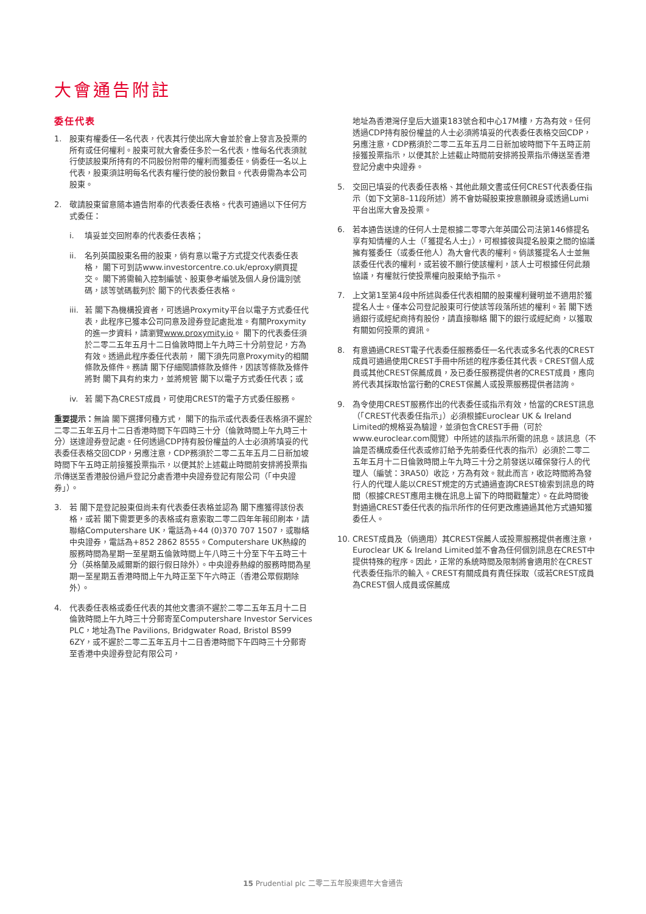大會通告附註
委任代表
1. 股東有權委任一名代表，代表其行使出席大會並於會上發言及投票的所有或任何權利。股東可就大會委任多於一名代表，惟每名代表須就行使該股東所持有的不同股份附帶的權利而獲委任。倘委任一名以上代表，股東須註明每名代表有權行使的股份數目。代表毋需為本公司股東。
2. 敬請股東留意隨本通告附奉的代表委任表格。代表可通過以下任何方式委任：
i. 填妥並交回附奉的代表委任表格；
ii. 名列英國股東名冊的股東，倘有意以電子方式提交代表委任表格， 閣下可到訪www.investorcentre.co.uk/eproxy網頁提交。 閣下將需輸入控制編號、股東參考編號及個人身份識別號碼，該等號碼載列於 閣下的代表委任表格。
iii.
若 閣下為機構投資者，可透過Proxymity平台以電子方式委任代表，此程序已獲本公司同意及證券登記處批准。有關Proxymity的進一步資料，請瀏覽www.proxymity.io。 閣下的代表委任須於二零二五年五月十二日倫敦時間上午九時三十分前登記，方為有效。透過此程序委任代表前， 閣下須先同意Proxymity的相關條款及條件。務請 閣下仔細閱讀條款及條件，因該等條款及條件將對 閣下具有約束力，並將規管 閣下以電子方式委任代表；或
iv. 若 閣下為CREST成員，可使用CREST的電子方式委任服務。
重要提示：無論 閣下選擇何種方式， 閣下的指示或代表委任表格須不遲於二零二五年五月十二日香港時間下午四時三十分（倫敦時間上午九時三十分）送達證券登記處。任何透過CDP持有股份權益的人士必須將填妥的代表委任表格交回CDP，另應注意，CDP務須於二零二五年五月二日新加坡時間下午五時正前接獲投票指示，以便其於上述截止時間前安排將投票指示傳送至香港股份過戶登記分處香港中央證券登記有限公司（「中央證券」）。
3. 若 閣下是登記股東但尚未有代表委任表格並認為 閣下應獲得該份表格，或若 閣下需要更多的表格或有意索取二零二四年年報印刷本，請聯絡Computershare UK，電話為+44 (0)370 707 1507，或聯絡中央證券，電話為+852 2862 8555。Computershare UK熱線的服務時間為星期一至星期五倫敦時間上午八時三十分至下午五時三十分（英格蘭及威爾斯的銀行假日除外）。中央證券熱線的服務時間為星期一至星期五香港時間上午九時正至下午六時正（香港公眾假期除外）。
4. 代表委任表格或委任代表的其他文書須不遲於二零二五年五月十二日倫敦時間上午九時三十分郵寄至Computershare Investor Services PLC，地址為The Pavilions, Bridgwater Road, Bristol BS99 6ZY，或不遲於二零二五年五月十二日香港時間下午四時三十分郵寄至香港中央證券登記有限公司，
地址為香港灣仔皇后大道東183號合和中心17M樓，方為有效。任何透過CDP持有股份權益的人士必須將填妥的代表委任表格交回CDP，另應注意，CDP務須於二零二五年五月二日新加坡時間下午五時正前接獲投票指示，以便其於上述截止時間前安排將投票指示傳送至香港登記分處中央證券。
5. 交回已填妥的代表委任表格、其他此類文書或任何CREST代表委任指示（如下文第8–11段所述）將不會妨礙股東按意願親身或透過Lumi平台出席大會及投票。
6. 若本通告送達的任何人士是根據二零零六年英國公司法第146條提名享有知情權的人士（「獲提名人士」），可根據彼與提名股東之間的協議擁有獲委任（或委任他人）為大會代表的權利。倘該獲提名人士並無該委任代表的權利，或若彼不願行使該權利，該人士可根據任何此類協議，有權就行使投票權向股東給予指示。
7. 上文第1至第4段中所述與委任代表相關的股東權利聲明並不適用於獲提名人士。僅本公司登記股東可行使該等段落所述的權利。若 閣下透過銀行或經紀商持有股份，請直接聯絡 閣下的銀行或經紀商，以獲取有關如何投票的資訊。
8. 有意通過CREST電子代表委任服務委任一名代表或多名代表的CREST成員可通過使用CREST手冊中所述的程序委任其代表。CREST個人成員或其他CREST保薦成員，及已委任服務提供者的CREST成員，應向將代表其採取恰當行動的CREST保薦人或投票服務提供者諮詢。
9. 為令使用CREST服務作出的代表委任或指示有效，恰當的CREST訊息（「CREST代表委任指示」）必須根據Euroclear UK & Ireland Limited的規格妥為驗證，並須包含CREST手冊（可於www.euroclear.com閱覽）中所述的該指示所需的訊息。該訊息（不論是否構成委任代表或修訂給予先前委任代表的指示）必須於二零二五年五月十二日倫敦時間上午九時三十分之前發送以確保發行人的代理人（編號：3RA50）收訖，方為有效。就此而言，收訖時間將為發行人的代理人能以CREST規定的方式通過查詢CREST檢索到訊息的時間（根據CREST應用主機在訊息上留下的時間戳釐定）。在此時間後對通過CREST委任代表的指示所作的任何更改應通過其他方式通知獲委任人。
10. CREST成員及（倘適用）其CREST保薦人或投票服務提供者應注意，Euroclear UK & Ireland Limited並不會為任何個別訊息在CREST中提供特殊的程序。因此，正常的系統時間及限制將會適用於在CREST代表委任指示的輸入。CREST有關成員有責任採取（或若CREST成員為CREST個人成員或保薦成
15 Prudential plc 二零二五年股東週年大會通告